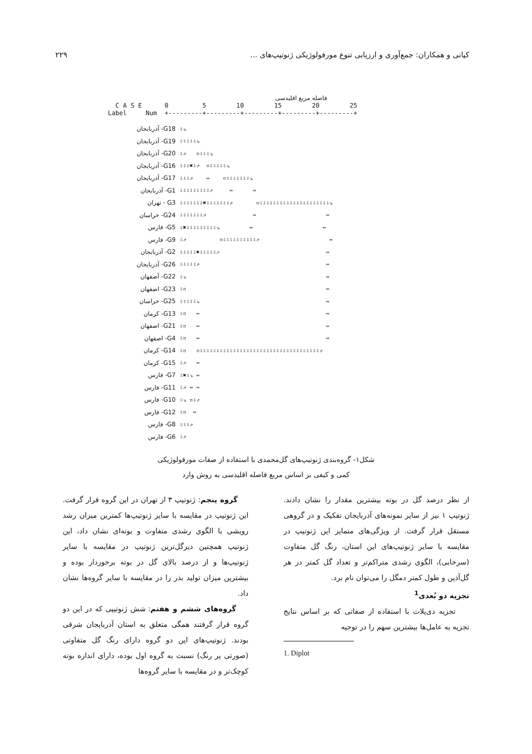کیانی و همکاران: جمع‌آوری و ارزیابی تنوع مورفولوژیکی ژنوتیپ‌های ... ۲۲۹
فاصله مربع اقلیدسی
C A S E 0 5 10 15 20 25 Label Num +---------+---------+---------+---------+---------+
G18- آذربایجان ⇩⇘
G19- آذربایجان ⇩⇧⇩⇩⇩⇘
G20- آذربایجان ⇩⇗ ▫⇩⇩⇩⇘
G16- آذربایجان ⇩⇩⇩✖⇩⇗ ▫⇩⇩⇩⇩⇩⇘
G17- آذربایجان ⇩⇩⇩⇗ ⇔ ▫⇩⇩⇩⇩⇩⇩⇩⇘
G1- آذربایجان ⇩⇩⇩⇩⇩⇩⇩⇩⇩⇗ ⇔ ⇔
G3 - تهران ⇩⇩⇩⇩⇩⇩⇩✖⇩⇩⇩⇩⇩⇩⇩⇗ ▫⇩⇩⇩⇩⇩⇩⇩⇩⇩⇩⇩⇩⇩⇩⇩⇩⇩⇩⇩⇩⇩⇘
G24- خراسان ⇩⇩⇩⇩⇩⇩⇩⇗ ⇔ ⇔
G5- فارس ⇩✖⇩⇩⇩⇩⇩⇩⇩⇩⇩⇘ ⇔ ⇔
G9- فارس ⇩⇗ ▫⇩⇩⇩⇩⇩⇩⇩⇩⇩⇩⇗ ⇔
G2- آذربایجان ⇩⇩⇩⇩⇩✖⇩⇩⇩⇩⇩⇗ ⇔
G26- آذربایجان ⇩⇩⇩⇩⇩⇗ ⇔
G22- آصفهان ⇩⇘ ⇔
G23- اصفهان ⇩▫ ⇔
G25- خراسان ⇩⇧⇩⇩⇩⇘ ⇔
G13- کرمان ⇩▫ ⇔ ⇔
G21- اصفهان ⇩▫ ⇔ ⇔
G4- اصفهان ⇩▫ ⇔ ⇔
G14- کرمان ⇩▫ ▫⇩⇩⇩⇩⇩⇩⇩⇩⇩⇩⇩⇩⇩⇩⇩⇩⇩⇩⇩⇩⇩⇩⇩⇩⇩⇩⇩⇩⇩⇩⇩⇩⇩⇩⇩⇩⇗
G15- کرمان ⇩⇗ ⇔
G7- فارس ⇩✖⇩⇘ ⇔
G11- فارس ⇩⇗ ⇔ ⇔
G10- فارس ⇩⇘ ▫⇩⇗
G12- فارس ⇩▫ ⇔
G8- فارس ⇩⇧⇩⇗
G6- فارس ⇩⇗
شکل۱- گروه‌بندی ژنوتیپ‌های گل‌محمدی با استفاده از صفات مورفولوژیکی
کمی و کیفی بر اساس مربع فاصله اقلیدسی به روش وارد
گروه پنجم: ژنوتیپ ۳ از تهران در این گروه قرار گرفت. این ژنوتیپ در مقایسه با سایر ژنوتیپ‌ها کمترین میزان رشد رویشی با الگوی رشدی متفاوت و بوته‌ای نشان داد، این ژنوتیپ همچنین دیرگل‌ترین ژنوتیپ در مقایسه با سایر ژنوتیپ‌ها و از درصد بالای گل در بوته برخوردار بوده و بیشترین میزان تولید بذر را در مقایسه با سایر گروه‌ها نشان داد.
گروه‌های ششم و هفتم: شش ژنوتیپی که در این دو گروه قرار گرفتند همگی متعلق به استان آذربایجان شرقی بودند. ژنوتیپ‌های این دو گروه دارای رنگ گل متفاوتی (صورتی پر رنگ) نسبت به گروه اول بوده، دارای اندازه بوته کوچک‌تر و در مقایسه با سایر گروه‌ها
از نظر درصد گل در بوته بیشترین مقدار را نشان دادند. ژنوتیپ ۱ نیز از سایر نمونه‌های آذربایجان تفکیک و در گروهی مستقل قرار گرفت. از ویژگی‌های متمایز این ژنوتیپ در مقایسه با سایر ژنوتیپ‌های این استان، رنگ گل متفاوت (سرخابی)، الگوی رشدی متراکم‌تر و تعداد گل کمتر در هر گل‌آذین و طول کمتر دمگل را می‌توان نام برد.
تجزیه دو بُعدی<sup>1</sup>
تجزیه دی‌پلات با استفاده از صفاتی که بر اساس نتایج تجزیه به عامل‌ها بیشترین سهم را در توجیه
1. Diplot